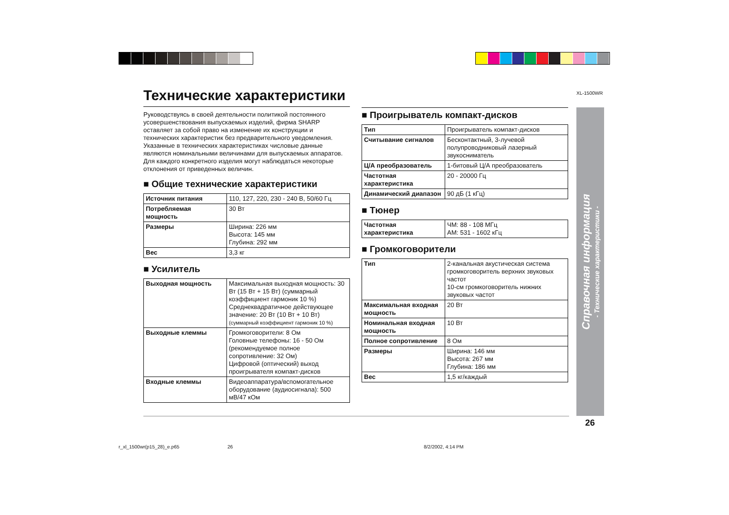XL-1500WR
Технические характеристики
Руководствуясь в своей деятельности политикой постоянного усовершенствования выпускаемых изделий, фирма SHARP оставляет за собой право на изменение их конструкции и технических характеристик без предварительного уведомления. Указанные в технических характеристиках числовые данные являются номинальными величинами для выпускаемых аппаратов. Для каждого конкретного изделия могут наблюдаться некоторые отклонения от приведенных величин.
■ Общие технические характеристики
| Источник питания | 110, 127, 220, 230 - 240 В, 50/60 Гц |
| Потребляемая мощность | 30 Вт |
| Размеры | Ширина: 226 мм Высота: 145 мм Глубина: 292 мм |
| Вес | 3,3 кг |
■ Усилитель
| Выходная мощность | Максимальная выходная мощность: 30 Вт (15 Вт + 15 Вт) (суммарный коэффициент гармоник 10 %) Среднеквадратичное действующее значение: 20 Вт (10 Вт + 10 Вт) (суммарный коэффициент гармоник 10 %) |
| Выходные клеммы | Громкоговорители: 8 Ом Головные телефоны: 16 - 50 Ом (рекомендуемое полное сопротивление: 32 Ом) Цифровой (оптический) выход проигрывателя компакт-дисков |
| Входные клеммы | Видеоаппаратура/вспомогательное оборудование (аудиосигнала): 500 мВ/47 кОм |
■ Проигрыватель компакт-дисков
| Тип | Проигрыватель компакт-дисков |
| Считывание сигналов | Бесконтактный, 3-лучевой полупроводниковый лазерный звукосниматель |
| Ц/А преобразователь | 1-битовый Ц/А преобразователь |
| Частотная характеристика | 20 - 20000 Гц |
| Динамический диапазон | 90 дБ (1 кГц) |
■ Тюнер
| Частотная характеристика | ЧМ: 88 - 108 МГц АМ: 531 - 1602 кГц |
■ Громкоговорители
| Тип | 2-канальная акустическая система громкоговоритель верхних звуковых частот 10-см громкоговоритель нижних звуковых частот |
| Максимальная входная мощность | 20 Вт |
| Номинальная входная мощность | 10 Вт |
| Полное сопротивление | 8 Ом |
| Размеры | Ширина: 146 мм Высота: 267 мм Глубина: 186 мм |
| Вес | 1,5 кг/каждый |
Справочная информация
- Технические характеристики -
26
r_xl_1500wr(p15_28)_e.p65 26 8/2/2002, 4:14 PM